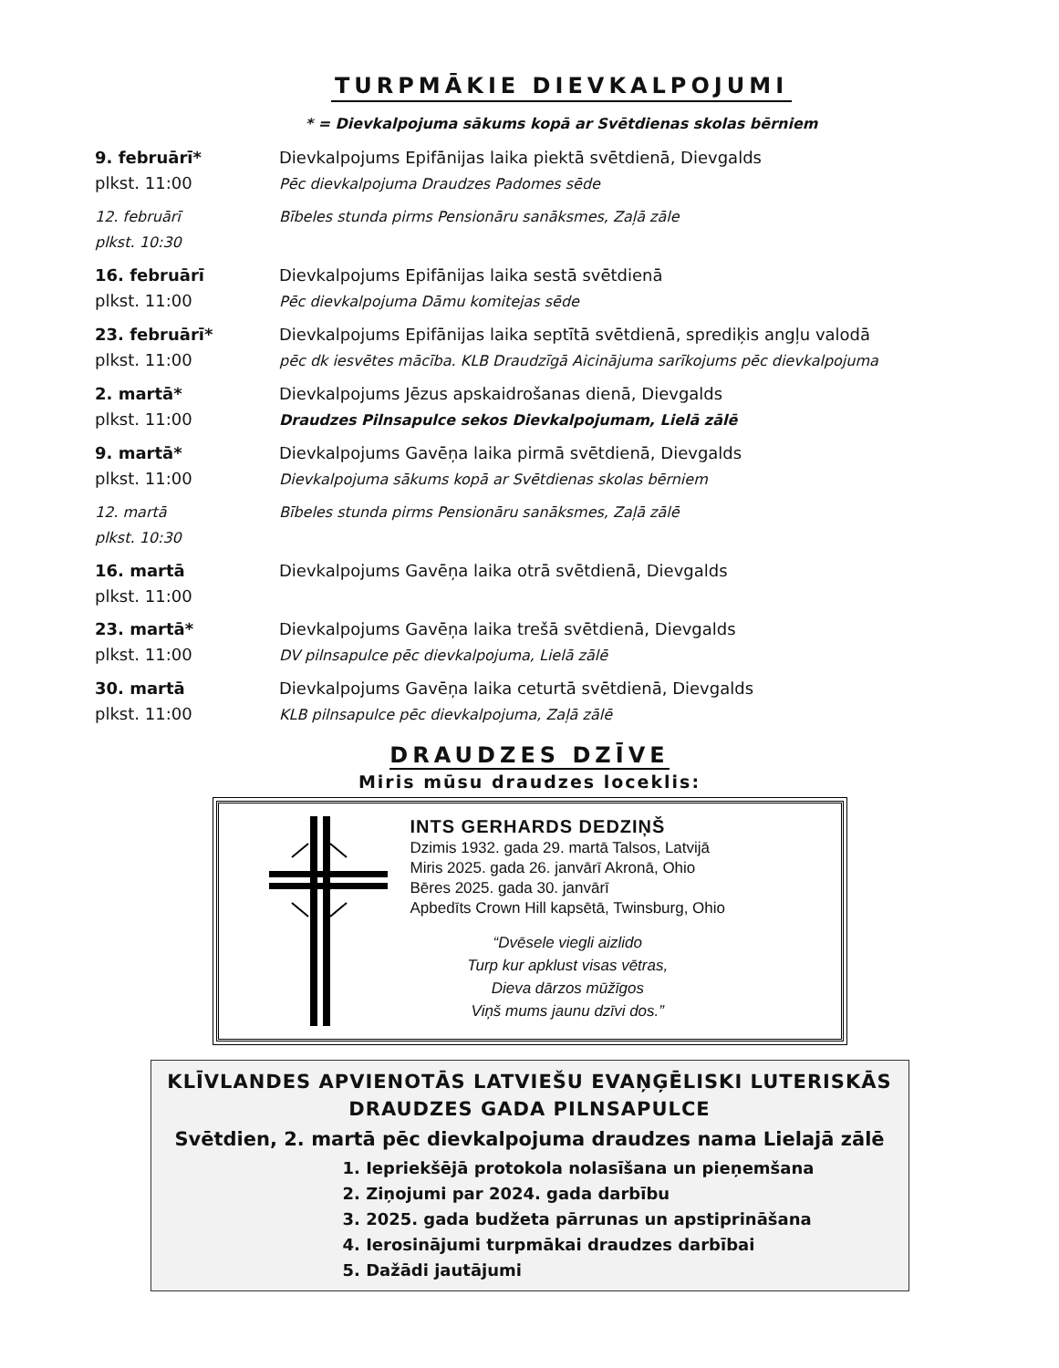TURPMĀKIE DIEVKALPOJUMI
* = Dievkalpojuma sākums kopā ar Svētdienas skolas bērniem
| 9. februārī* plkst. 11:00 | Dievkalpojums Epifānijas laika piektā svētdienā, Dievgalds Pēc dievkalpojuma Draudzes Padomes sēde |
| 12. februārī plkst. 10:30 | Bībeles stunda pirms Pensionāru sanāksmes, Zaļā zāle |
| 16. februārī plkst. 11:00 | Dievkalpojums Epifānijas laika sestā svētdienā Pēc dievkalpojuma Dāmu komitejas sēde |
| 23. februārī* plkst. 11:00 | Dievkalpojums Epifānijas laika septītā svētdienā, sprediķis angļu valodā pēc dk iesvētes mācība. KLB Draudzīgā Aicinājuma sarīkojums pēc dievkalpojuma |
| 2. martā* plkst. 11:00 | Dievkalpojums Jēzus apskaidrošanas dienā, Dievgalds Draudzes Pilnsapulce sekos Dievkalpojumam, Lielā zālē |
| 9. martā* plkst. 11:00 | Dievkalpojums Gavēņa laika pirmā svētdienā, Dievgalds Dievkalpojuma sākums kopā ar Svētdienas skolas bērniem |
| 12. martā plkst. 10:30 | Bībeles stunda pirms Pensionāru sanāksmes, Zaļā zālē |
| 16. martā plkst. 11:00 | Dievkalpojums Gavēņa laika otrā svētdienā, Dievgalds |
| 23. martā* plkst. 11:00 | Dievkalpojums Gavēņa laika trešā svētdienā, Dievgalds DV pilnsapulce pēc dievkalpojuma, Lielā zālē |
| 30. martā plkst. 11:00 | Dievkalpojums Gavēņa laika ceturtā svētdienā, Dievgalds KLB pilnsapulce pēc dievkalpojuma, Zaļā zālē |
DRAUDZES DZĪVE
Miris mūsu draudzes loceklis:
INTS GERHARDS DEDZIŅŠ
Dzimis 1932. gada 29. martā Talsos, Latvijā
Miris 2025. gada 26. janvārī Akronā, Ohio
Bēres 2025. gada 30. janvārī
Apbedīts Crown Hill kapsētā, Twinsburg, Ohio
“Dvēsele viegli aizlido
Turp kur apklust visas vētras,
Dieva dārzos mūžīgos
Viņš mums jaunu dzīvi dos.”
KLĪVLANDES APVIENOTĀS LATVIEŠU EVAŅĢĒLISKI LUTERISKĀS
DRAUDZES GADA PILNSAPULCE
Svētdien, 2. martā pēc dievkalpojuma draudzes nama Lielajā zālē
1. Iepriekšējā protokola nolasīšana un pieņemšana
2. Ziņojumi par 2024. gada darbību
3. 2025. gada budžeta pārrunas un apstiprināšana
4. Ierosinājumi turpmākai draudzes darbībai
5. Dažādi jautājumi